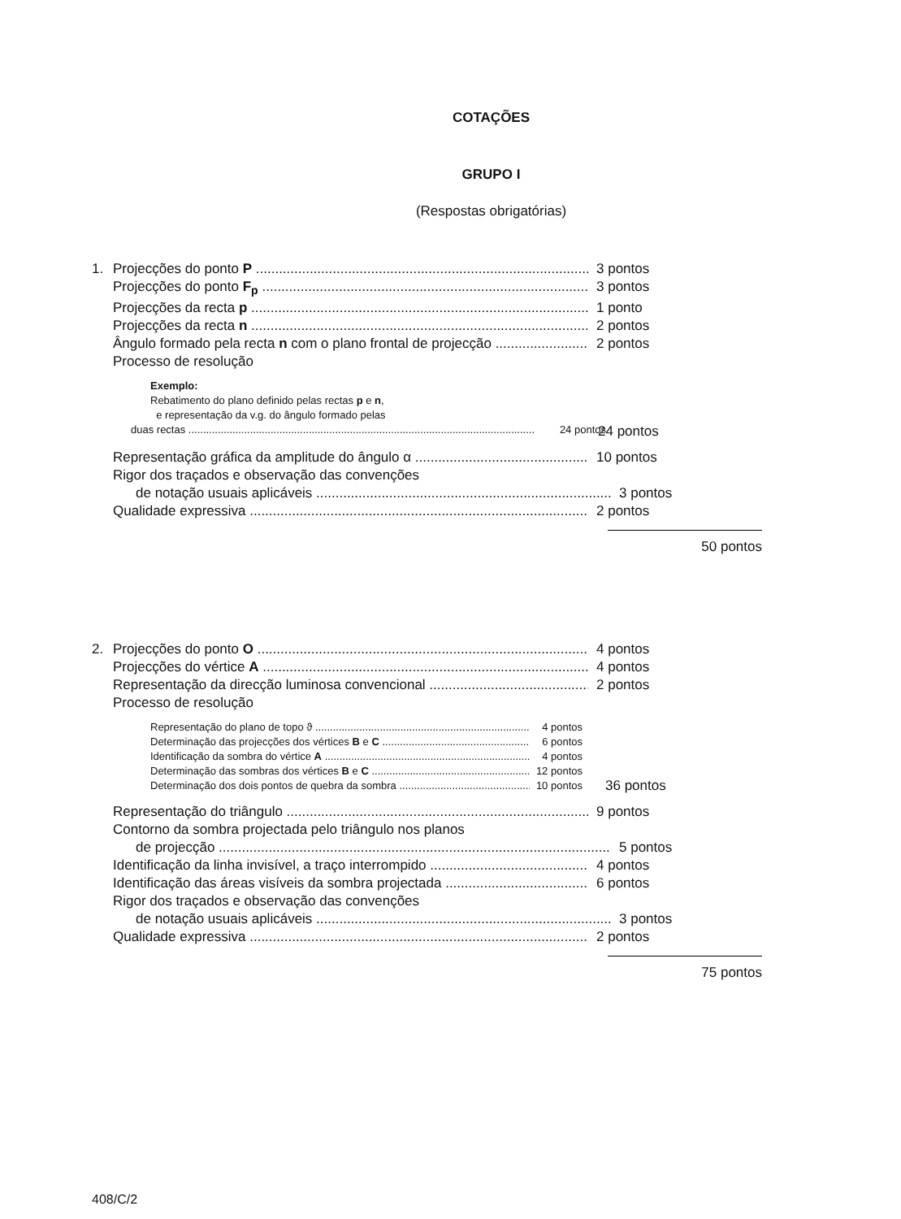COTAÇÕES
GRUPO I
(Respostas obrigatórias)
1. Projecções do ponto P 3 pontos
Projecções do ponto F<sub>p</sub> 3 pontos
Projecções da recta p 1 ponto
Projecções da recta n 2 pontos
Ângulo formado pela recta n com o plano frontal de projecção 2 pontos
Processo de resolução
Exemplo:
Rebatimento do plano definido pelas rectas p e n,
e representação da v.g. do ângulo formado pelas
duas rectas 24 pontos 24 pontos
Representação gráfica da amplitude do ângulo α 10 pontos
Rigor dos traçados e observação das convenções
de notação usuais aplicáveis 3 pontos
Qualidade expressiva 2 pontos
50 pontos
2. Projecções do ponto O 4 pontos
Projecções do vértice A 4 pontos
Representação da direcção luminosa convencional 2 pontos
Processo de resolução
Representação do plano de topo ϑ 4 pontos
Determinação das projecções dos vértices B e C 6 pontos
Identificação da sombra do vértice A 4 pontos
Determinação das sombras dos vértices B e C 12 pontos
Determinação dos dois pontos de quebra da sombra 10 pontos 36 pontos
Representação do triângulo 9 pontos
Contorno da sombra projectada pelo triângulo nos planos
de projecção 5 pontos
Identificação da linha invisível, a traço interrompido 4 pontos
Identificação das áreas visíveis da sombra projectada 6 pontos
Rigor dos traçados e observação das convenções
de notação usuais aplicáveis 3 pontos
Qualidade expressiva 2 pontos
75 pontos
408/C/2